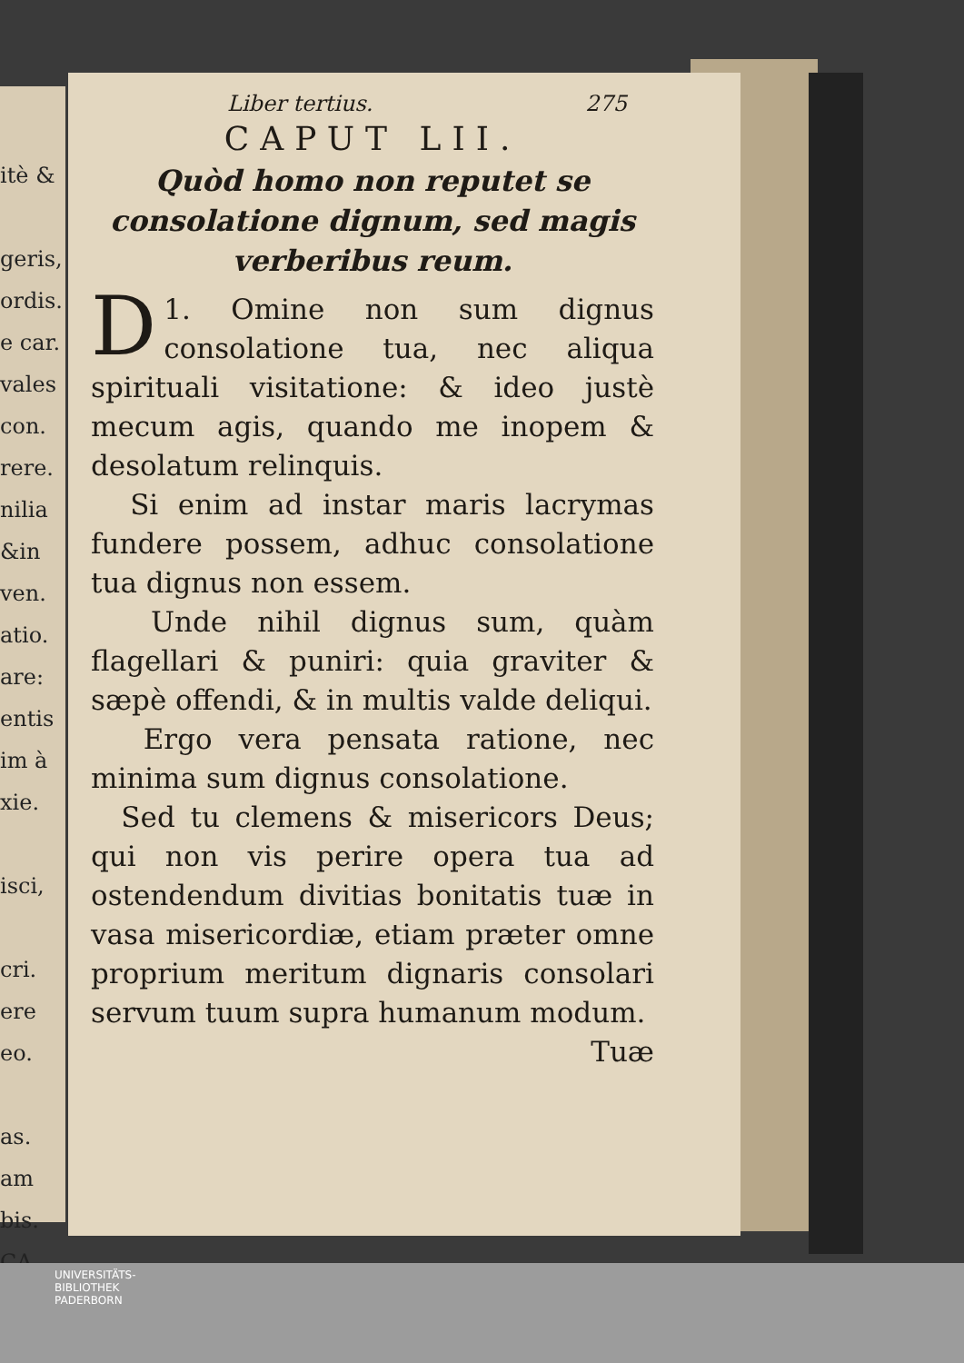itè &
geris,
ordis.
e car.
vales
con.
rere.
nilia
&in
ven.
atio.
are:
entis
im à
xie.
isci,
cri.
ere
eo.
as.
am
bis.
CA.
Liber tertius. 275
CAPUT LII.
Quòd homo non reputet se consolatione dignum, sed magis verberibus reum.
D 1. Omine non sum dignus consolatione tua, nec aliqua spirituali visitatione: & ideo justè mecum agis, quando me inopem & desolatum relinquis.
Si enim ad instar maris lacrymas fundere possem, adhuc consolatione tua dignus non essem.
Unde nihil dignus sum, quàm flagellari & puniri: quia graviter & sæpè offendi, & in multis valde deliqui.
Ergo vera pensata ratione, nec minima sum dignus consolatione.
Sed tu clemens & misericors Deus; qui non vis perire opera tua ad ostendendum divitias bonitatis tuæ in vasa misericordiæ, etiam præter omne proprium meritum dignaris consolari servum tuum supra humanum modum.
Tuæ
UNIVERSITÄTS-
BIBLIOTHEK
PADERBORN